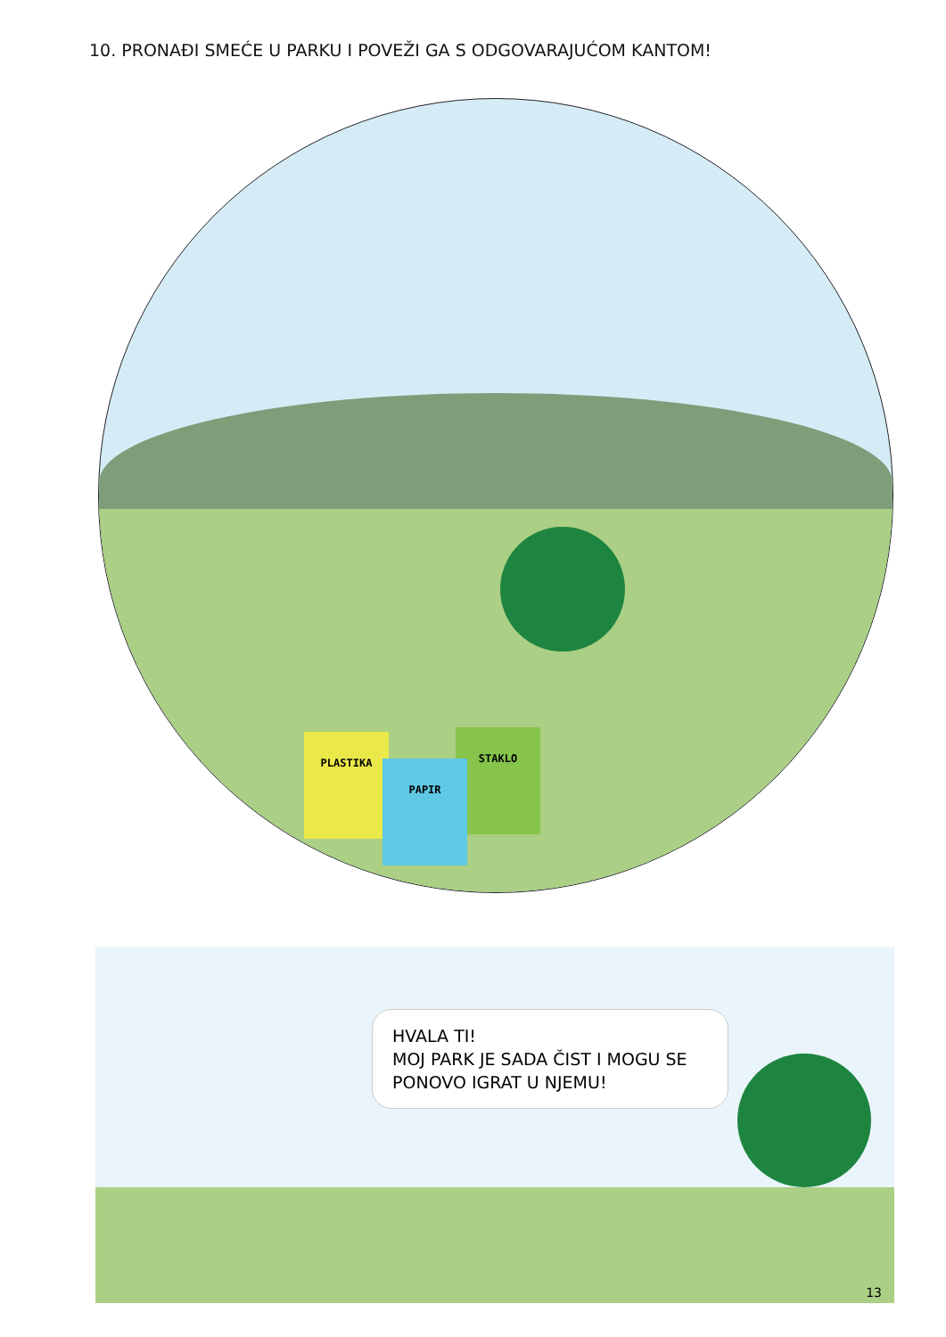10. PRONAĐI SMEĆE U PARKU I POVEŽI GA S ODGOVARAJUĆOM KANTOM!
PLASTIKA STAKLO
PAPIR
HVALA TI!
MOJ PARK JE SADA ČIST I MOGU SE PONOVO IGRAT U NJEMU!
13